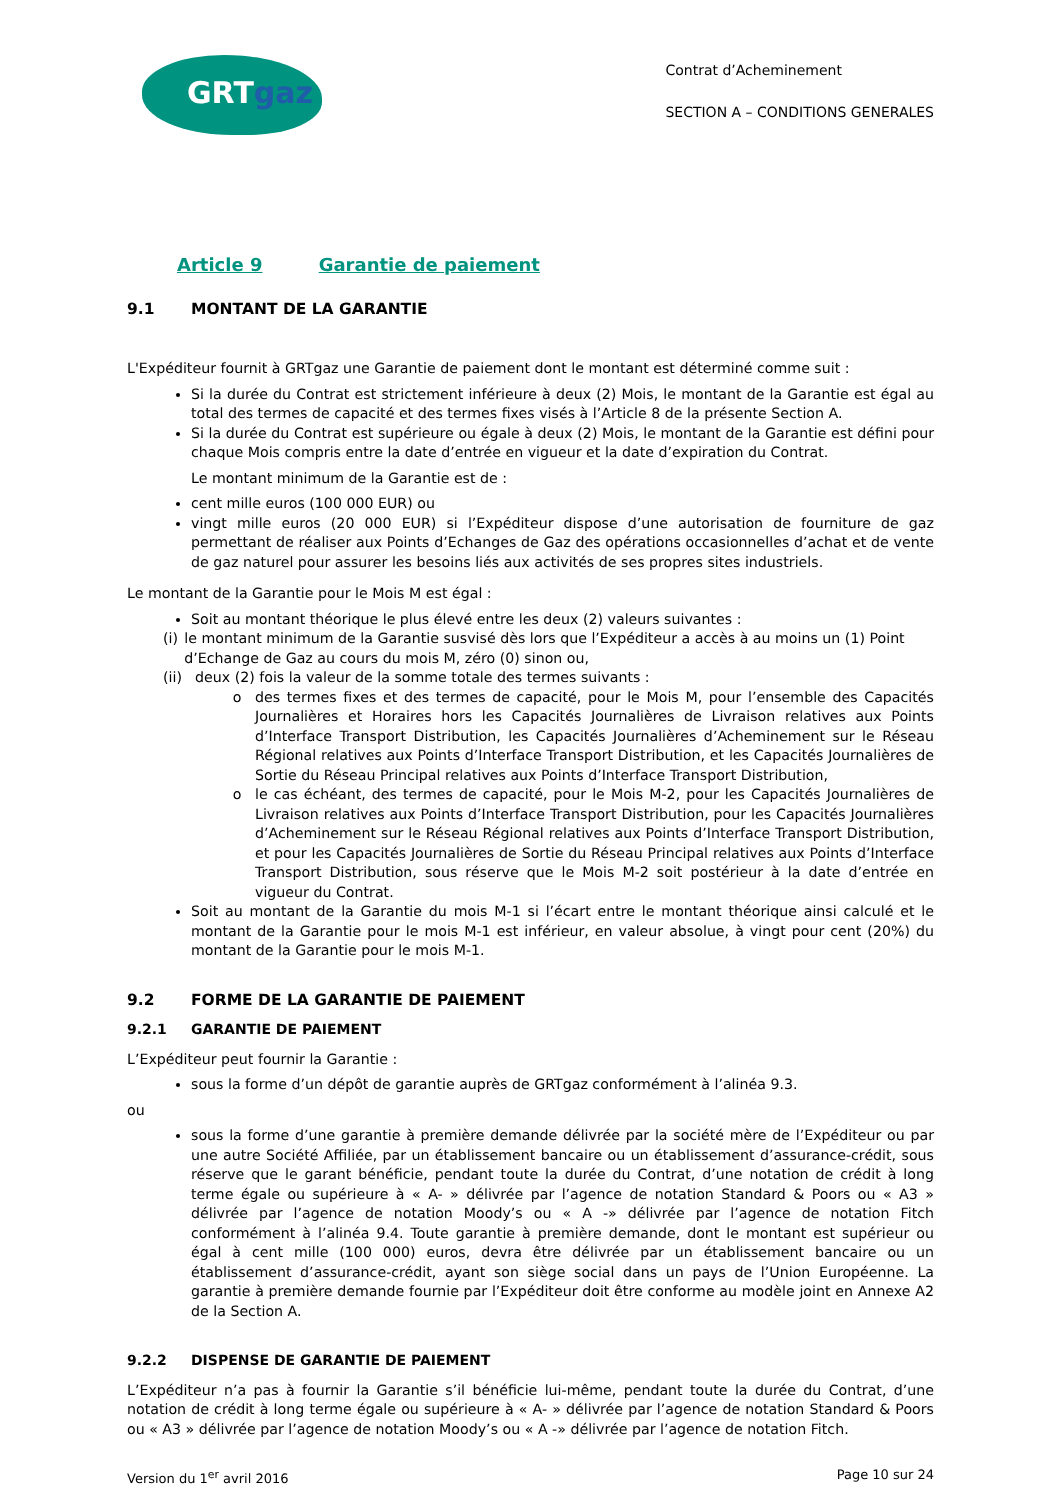GRTgaz
Contrat d’Acheminement
SECTION A – CONDITIONS GENERALES
Article 9 Garantie de paiement
9.1 MONTANT DE LA GARANTIE
L'Expéditeur fournit à GRTgaz une Garantie de paiement dont le montant est déterminé comme suit :
Si la durée du Contrat est strictement inférieure à deux (2) Mois, le montant de la Garantie est égal au total des termes de capacité et des termes fixes visés à l’Article 8 de la présente Section A.
Si la durée du Contrat est supérieure ou égale à deux (2) Mois, le montant de la Garantie est défini pour chaque Mois compris entre la date d’entrée en vigueur et la date d’expiration du Contrat.
Le montant minimum de la Garantie est de :
cent mille euros (100 000 EUR) ou
vingt mille euros (20 000 EUR) si l’Expéditeur dispose d’une autorisation de fourniture de gaz permettant de réaliser aux Points d’Echanges de Gaz des opérations occasionnelles d’achat et de vente de gaz naturel pour assurer les besoins liés aux activités de ses propres sites industriels.
Le montant de la Garantie pour le Mois M est égal :
Soit au montant théorique le plus élevé entre les deux (2) valeurs suivantes :
(i) le montant minimum de la Garantie susvisé dès lors que l’Expéditeur a accès à au moins un (1) Point d’Echange de Gaz au cours du mois M, zéro (0) sinon ou,
(ii)
deux (2) fois la valeur de la somme totale des termes suivants :
des termes fixes et des termes de capacité, pour le Mois M, pour l’ensemble des Capacités Journalières et Horaires hors les Capacités Journalières de Livraison relatives aux Points d’Interface Transport Distribution, les Capacités Journalières d’Acheminement sur le Réseau Régional relatives aux Points d’Interface Transport Distribution, et les Capacités Journalières de Sortie du Réseau Principal relatives aux Points d’Interface Transport Distribution,
le cas échéant, des termes de capacité, pour le Mois M-2, pour les Capacités Journalières de Livraison relatives aux Points d’Interface Transport Distribution, pour les Capacités Journalières d’Acheminement sur le Réseau Régional relatives aux Points d’Interface Transport Distribution, et pour les Capacités Journalières de Sortie du Réseau Principal relatives aux Points d’Interface Transport Distribution, sous réserve que le Mois M-2 soit postérieur à la date d’entrée en vigueur du Contrat.
Soit au montant de la Garantie du mois M-1 si l’écart entre le montant théorique ainsi calculé et le montant de la Garantie pour le mois M-1 est inférieur, en valeur absolue, à vingt pour cent (20%) du montant de la Garantie pour le mois M-1.
9.2 FORME DE LA GARANTIE DE PAIEMENT
9.2.1 GARANTIE DE PAIEMENT
L’Expéditeur peut fournir la Garantie :
sous la forme d’un dépôt de garantie auprès de GRTgaz conformément à l’alinéa 9.3.
ou
sous la forme d’une garantie à première demande délivrée par la société mère de l’Expéditeur ou par une autre Société Affiliée, par un établissement bancaire ou un établissement d’assurance-crédit, sous réserve que le garant bénéficie, pendant toute la durée du Contrat, d’une notation de crédit à long terme égale ou supérieure à « A- » délivrée par l’agence de notation Standard & Poors ou « A3 » délivrée par l’agence de notation Moody’s ou « A -» délivrée par l’agence de notation Fitch conformément à l’alinéa 9.4. Toute garantie à première demande, dont le montant est supérieur ou égal à cent mille (100 000) euros, devra être délivrée par un établissement bancaire ou un établissement d’assurance-crédit, ayant son siège social dans un pays de l’Union Européenne. La garantie à première demande fournie par l’Expéditeur doit être conforme au modèle joint en Annexe A2 de la Section A.
9.2.2 DISPENSE DE GARANTIE DE PAIEMENT
L’Expéditeur n’a pas à fournir la Garantie s’il bénéficie lui-même, pendant toute la durée du Contrat, d’une notation de crédit à long terme égale ou supérieure à « A- » délivrée par l’agence de notation Standard & Poors ou « A3 » délivrée par l’agence de notation Moody’s ou « A -» délivrée par l’agence de notation Fitch.
Version du 1<sup>er</sup> avril 2016 Page 10 sur 24